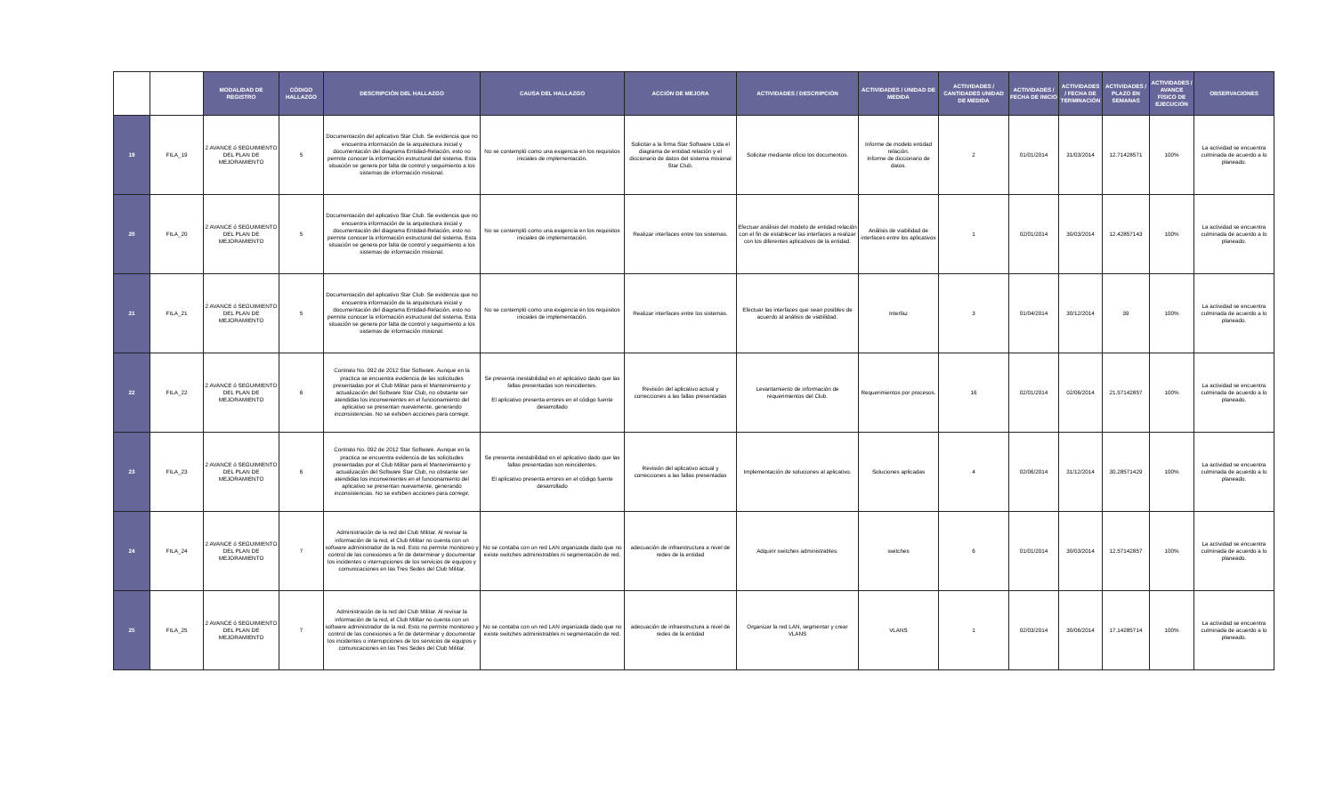| | | MODALIDAD DE REGISTRO | CÓDIGO HALLAZGO | DESCRIPCIÓN DEL HALLAZGO | CAUSA DEL HALLAZGO | ACCIÓN DE MEJORA | ACTIVIDADES / DESCRIPCIÓN | ACTIVIDADES / UNIDAD DE MEDIDA | ACTIVIDADES / CANTIDADES UNIDAD DE MEDIDA | ACTIVIDADES / FECHA DE INICIO | ACTIVIDADES / FECHA DE TERMINACIÓN | ACTIVIDADES / PLAZO EN SEMANAS | ACTIVIDADES / AVANCE FÍSICO DE EJECUCIÓN | OBSERVACIONES |
| --- | --- | --- | --- | --- | --- | --- | --- | --- | --- | --- | --- | --- | --- | --- |
| 19 | FILA_19 | 2 AVANCE ó SEGUIMIENTO DEL PLAN DE MEJORAMIENTO | 5 | Documentación del aplicativo Star Club. Se evidencia que no encuentra información de la arquitectura inicial y documentación del diagrama Entidad-Relación, esto no permite conocer la información estructural del sistema. Esta situación se genera por falta de control y seguimiento a los sistemas de información misional. | No se contempló como una exigencia en los requisitos iniciales de implementación. | Solicitar a la firma Star Software Ltda el diagrama de entidad relación y el diccionario de datos del sistema misional Star Club. | Solicitar mediante oficio los documentos. | Informe de modelo entidad relación. Informe de diccionario de datos. | 2 | 01/01/2014 | 31/03/2014 | 12.71428571 | 100% | La actividad se encuentra culminada de acuerdo a lo planeado. |
| 20 | FILA_20 | 2 AVANCE ó SEGUIMIENTO DEL PLAN DE MEJORAMIENTO | 5 | Documentación del aplicativo Star Club. Se evidencia que no encuentra información de la arquitectura inicial y documentación del diagrama Entidad-Relación, esto no permite conocer la información estructural del sistema. Esta situación se genera por falta de control y seguimiento a los sistemas de información misional. | No se contempló como una exigencia en los requisitos iniciales de implementación. | Realizar interfaces entre los sistemas. | Efectuar análisis del modelo de entidad relación con el fin de establecer las interfaces a realizar con los diferentes aplicativos de la entidad. | Análisis de viabilidad de interfaces entre los aplicativos | 1 | 02/01/2014 | 30/03/2014 | 12.42857143 | 100% | La actividad se encuentra culminada de acuerdo a lo planeado. |
| 21 | FILA_21 | 2 AVANCE ó SEGUIMIENTO DEL PLAN DE MEJORAMIENTO | 5 | Documentación del aplicativo Star Club. Se evidencia que no encuentra información de la arquitectura inicial y documentación del diagrama Entidad-Relación, esto no permite conocer la información estructural del sistema. Esta situación se genera por falta de control y seguimiento a los sistemas de información misional. | No se contempló como una exigencia en los requisitos iniciales de implementación. | Realizar interfaces entre los sistemas. | Efectuar las interfaces que sean posibles de acuerdo al análisis de viabilidad. | Interfaz | 3 | 01/04/2014 | 30/12/2014 | 39 | 100% | La actividad se encuentra culminada de acuerdo a lo planeado. |
| 22 | FILA_22 | 2 AVANCE ó SEGUIMIENTO DEL PLAN DE MEJORAMIENTO | 6 | Contrato No. 092 de 2012 Star Software. Aunque en la practica se encuentra evidencia de las solicitudes presentadas por el Club Militar para el Mantenimiento y actualización del Software Star Club, no obstante ser atendidas los inconvenientes en el funcionamiento del aplicativo se presentan nuevamente, generando inconsistencias. No se exhiben acciones para corregir. | Se presenta inestabilidad en el aplicativo dado que las fallas presentadas son reincidentes. El aplicativo presenta errores en el código fuente desarrollado | Revisión del aplicativo actual y correcciones a las fallas presentadas | Levantamiento de información de requerimientos del Club. | Requerimientos por procesos. | 16 | 02/01/2014 | 02/06/2014 | 21.57142857 | 100% | La actividad se encuentra culminada de acuerdo a lo planeado. |
| 23 | FILA_23 | 2 AVANCE ó SEGUIMIENTO DEL PLAN DE MEJORAMIENTO | 6 | Contrato No. 092 de 2012 Star Software. Aunque en la practica se encuentra evidencia de las solicitudes presentadas por el Club Militar para el Mantenimiento y actualización del Software Star Club, no obstante ser atendidas los inconvenientes en el funcionamiento del aplicativo se presentan nuevamente, generando inconsistencias. No se exhiben acciones para corregir. | Se presenta inestabilidad en el aplicativo dado que las fallas presentadas son reincidentes. El aplicativo presenta errores en el código fuente desarrollado | Revisión del aplicativo actual y correcciones a las fallas presentadas | Implementación de soluciones al aplicativo. | Soluciones aplicadas | 4 | 02/06/2014 | 31/12/2014 | 30.28571429 | 100% | La actividad se encuentra culminada de acuerdo a lo planeado. |
| 24 | FILA_24 | 2 AVANCE ó SEGUIMIENTO DEL PLAN DE MEJORAMIENTO | 7 | Administración de la red del Club Militar. Al revisar la información de la red, el Club Militar no cuenta con un software administrador de la red. Esto no permite monitoreo y control de las conexiones a fin de determinar y documentar los incidentes o interrupciones de los servicios de equipos y comunicaciones en las Tres Sedes del Club Militar. | No se contaba con un red LAN organizada dado que no existe switches administrables ni segmentación de red. | adecuación de infraestructura a nivel de redes de la entidad | Adquirir switches administrables. | switches | 6 | 01/01/2014 | 30/03/2014 | 12.57142857 | 100% | La actividad se encuentra culminada de acuerdo a lo planeado. |
| 25 | FILA_25 | 2 AVANCE ó SEGUIMIENTO DEL PLAN DE MEJORAMIENTO | 7 | Administración de la red del Club Militar. Al revisar la información de la red, el Club Militar no cuenta con un software administrador de la red. Esto no permite monitoreo y control de las conexiones a fin de determinar y documentar los incidentes o interrupciones de los servicios de equipos y comunicaciones en las Tres Sedes del Club Militar. | No se contaba con un red LAN organizada dado que no existe switches administrables ni segmentación de red. | adecuación de infraestructura a nivel de redes de la entidad | Organizar la red LAN, segmentar y crear VLANS | VLANS | 1 | 02/03/2014 | 30/06/2014 | 17.14285714 | 100% | La actividad se encuentra culminada de acuerdo a lo planeado. |